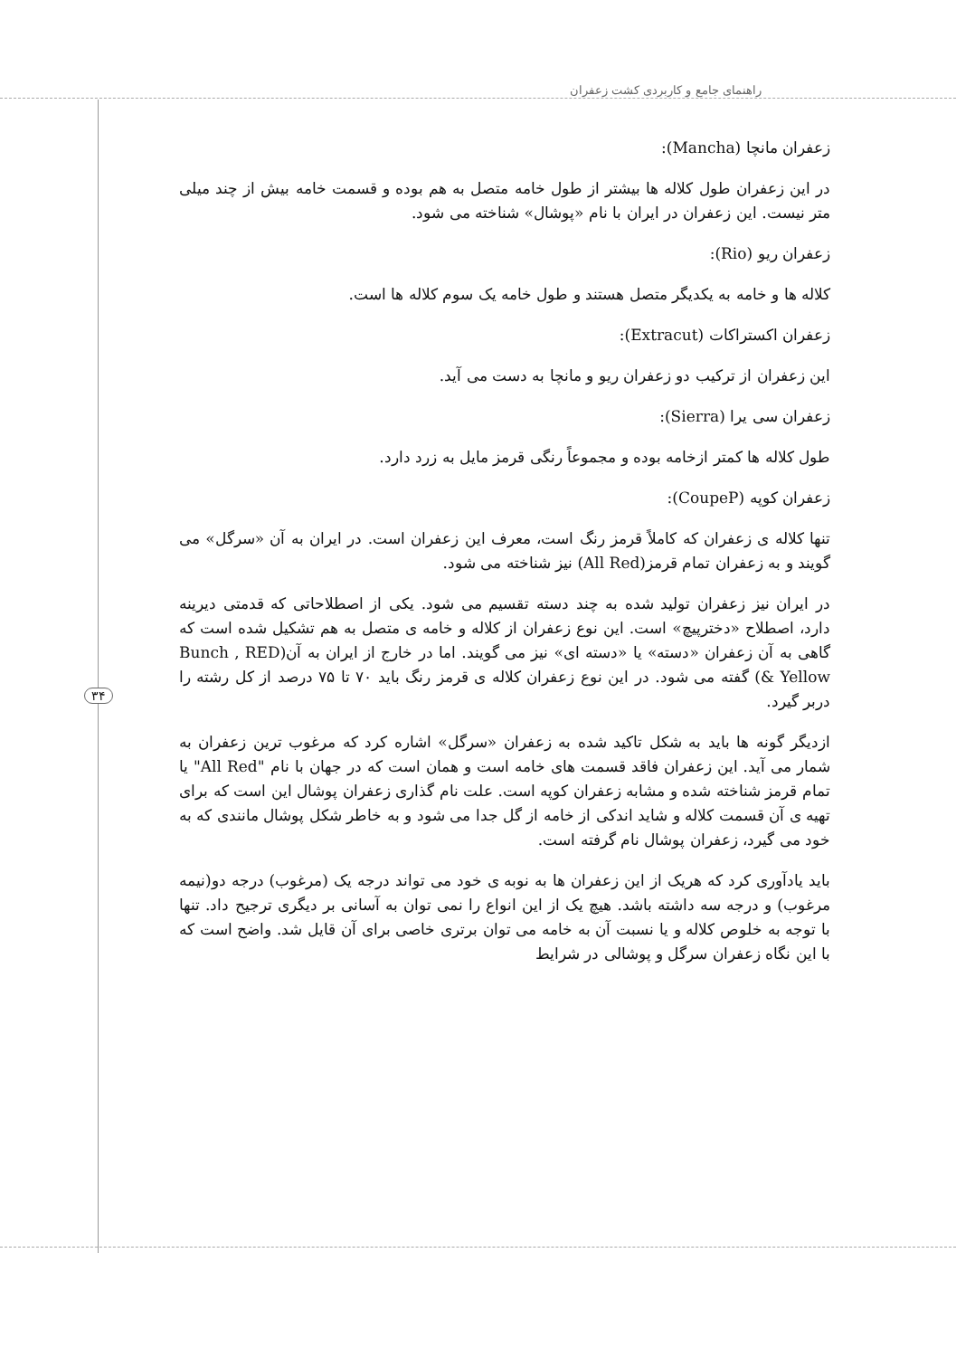راهنمای جامع و کاربردی کشت زعفران
۳۴
زعفران مانچا (Mancha):
در این زعفران طول کلاله ها بیشتر از طول خامه متصل به هم بوده و قسمت خامه بیش از چند میلی متر نیست. این زعفران در ایران با نام «پوشال» شناخته می شود.
زعفران ریو (Rio):
کلاله ها و خامه به یکدیگر متصل هستند و طول خامه یک سوم کلاله ها است.
زعفران اکستراکات (Extracut):
این زعفران از ترکیب دو زعفران ریو و مانچا به دست می آید.
زعفران سی یرا (Sierra):
طول کلاله ها کمتر ازخامه بوده و مجموعاً رنگی قرمز مایل به زرد دارد.
زعفران کوپه (CoupeP):
تنها کلاله ی زعفران که کاملاً قرمز رنگ است، معرف این زعفران است. در ایران به آن «سرگل» می گویند و به زعفران تمام قرمز(All Red) نیز شناخته می شود.
در ایران نیز زعفران تولید شده به چند دسته تقسیم می شود. یکی از اصطلاحاتی که قدمتی دیرینه دارد، اصطلاح «دخترپیچ» است. این نوع زعفران از کلاله و خامه ی متصل به هم تشکیل شده است که گاهی به آن زعفران «دسته» یا «دسته ای» نیز می گویند. اما در خارج از ایران به آن(Bunch , RED & Yellow) گفته می شود. در این نوع زعفران کلاله ی قرمز رنگ باید ۷۰ تا ۷۵ درصد از کل رشته را دربر گیرد.
ازدیگر گونه ها باید به شکل تاکید شده به زعفران «سرگل» اشاره کرد که مرغوب ترین زعفران به شمار می آید. این زعفران فاقد قسمت های خامه است و همان است که در جهان با نام "All Red" یا تمام قرمز شناخته شده و مشابه زعفران کوپه است. علت نام گذاری زعفران پوشال این است که برای تهیه ی آن قسمت کلاله و شاید اندکی از خامه از گل جدا می شود و به خاطر شکل پوشال مانندی که به خود می گیرد، زعفران پوشال نام گرفته است.
باید یادآوری کرد که هریک از این زعفران ها به نوبه ی خود می تواند درجه یک (مرغوب) درجه دو(نیمه مرغوب) و درجه سه داشته باشد. هیچ یک از این انواع را نمی توان به آسانی بر دیگری ترجیح داد. تنها با توجه به خلوص کلاله و یا نسبت آن به خامه می توان برتری خاصی برای آن قایل شد. واضح است که با این نگاه زعفران سرگل و پوشالی در شرایط